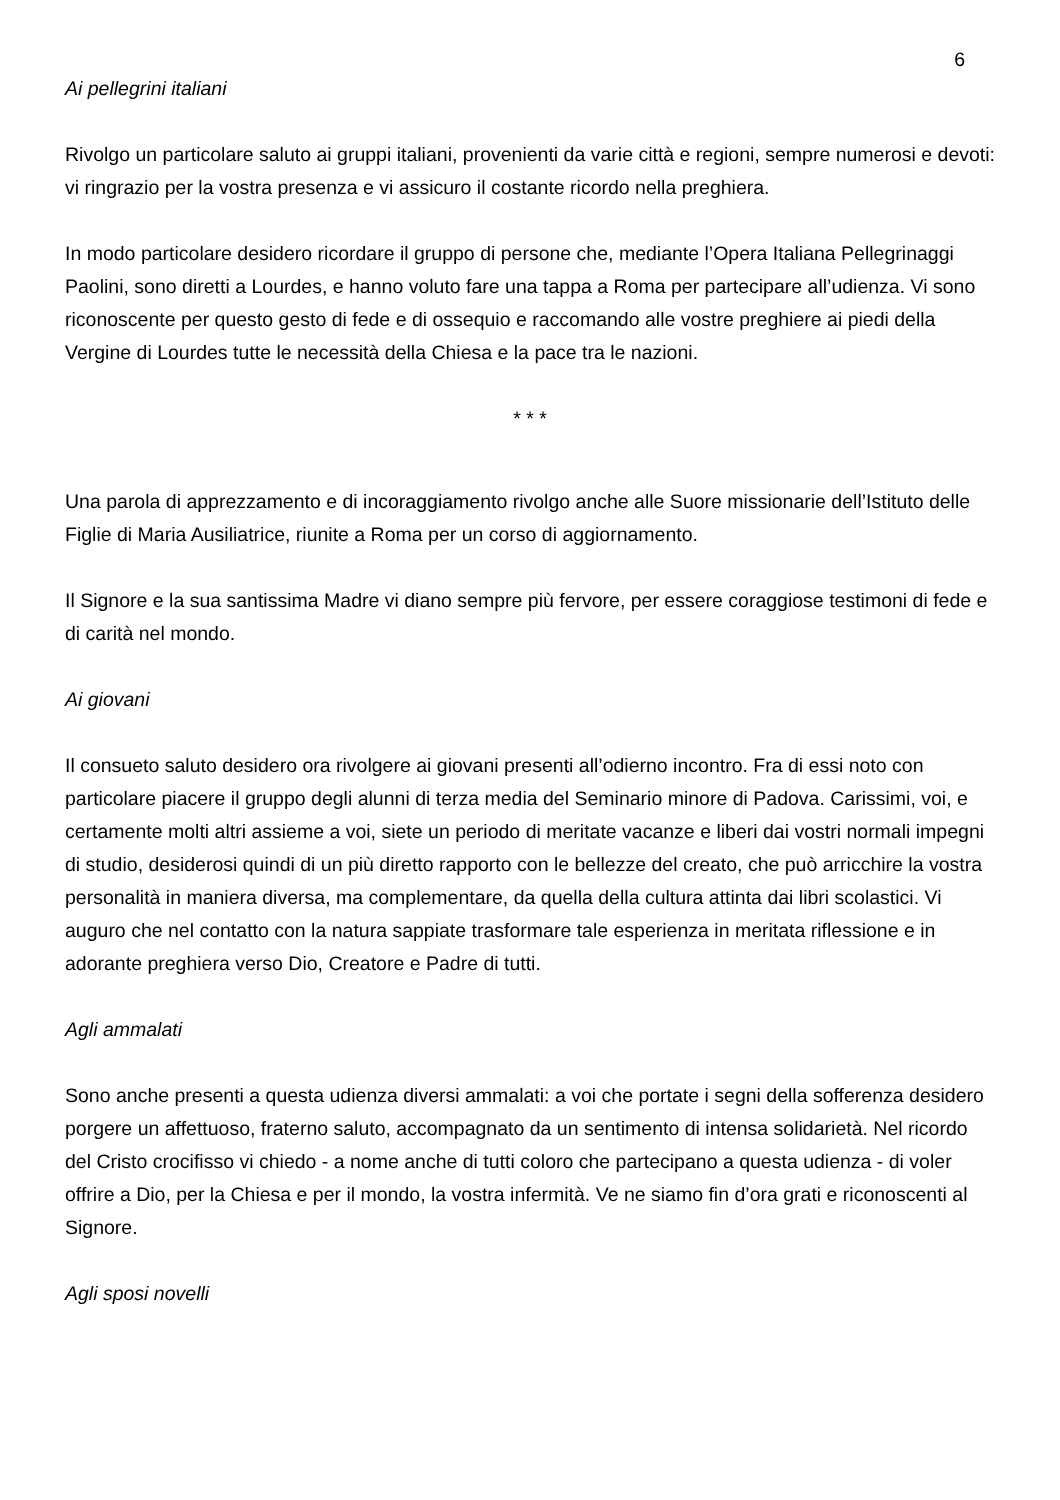6
Ai pellegrini italiani
Rivolgo un particolare saluto ai gruppi italiani, provenienti da varie città e regioni, sempre numerosi e devoti: vi ringrazio per la vostra presenza e vi assicuro il costante ricordo nella preghiera.
In modo particolare desidero ricordare il gruppo di persone che, mediante l’Opera Italiana Pellegrinaggi Paolini, sono diretti a Lourdes, e hanno voluto fare una tappa a Roma per partecipare all’udienza. Vi sono riconoscente per questo gesto di fede e di ossequio e raccomando alle vostre preghiere ai piedi della Vergine di Lourdes tutte le necessità della Chiesa e la pace tra le nazioni.
* * *
Una parola di apprezzamento e di incoraggiamento rivolgo anche alle Suore missionarie dell’Istituto delle Figlie di Maria Ausiliatrice, riunite a Roma per un corso di aggiornamento.
Il Signore e la sua santissima Madre vi diano sempre più fervore, per essere coraggiose testimoni di fede e di carità nel mondo.
Ai giovani
Il consueto saluto desidero ora rivolgere ai giovani presenti all’odierno incontro. Fra di essi noto con particolare piacere il gruppo degli alunni di terza media del Seminario minore di Padova. Carissimi, voi, e certamente molti altri assieme a voi, siete un periodo di meritate vacanze e liberi dai vostri normali impegni di studio, desiderosi quindi di un più diretto rapporto con le bellezze del creato, che può arricchire la vostra personalità in maniera diversa, ma complementare, da quella della cultura attinta dai libri scolastici. Vi auguro che nel contatto con la natura sappiate trasformare tale esperienza in meritata riflessione e in adorante preghiera verso Dio, Creatore e Padre di tutti.
Agli ammalati
Sono anche presenti a questa udienza diversi ammalati: a voi che portate i segni della sofferenza desidero porgere un affettuoso, fraterno saluto, accompagnato da un sentimento di intensa solidarietà. Nel ricordo del Cristo crocifisso vi chiedo - a nome anche di tutti coloro che partecipano a questa udienza - di voler offrire a Dio, per la Chiesa e per il mondo, la vostra infermità. Ve ne siamo fin d’ora grati e riconoscenti al Signore.
Agli sposi novelli